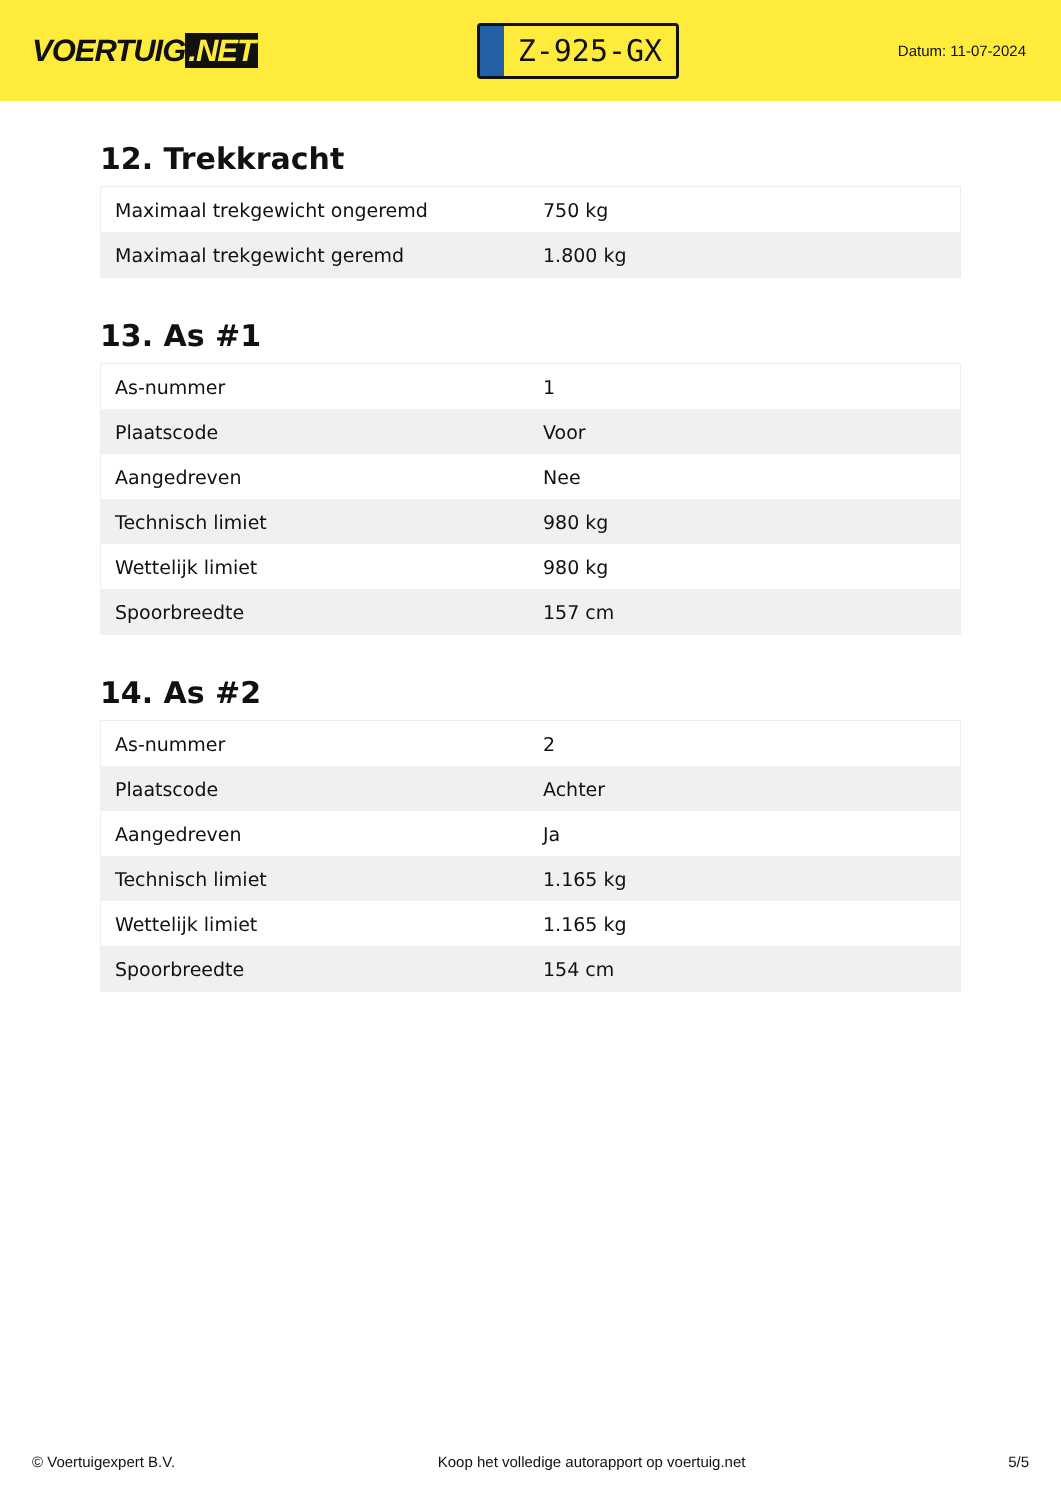VOERTUIG.NET
Z-925-GX
Datum: 11-07-2024
12. Trekkracht
| Maximaal trekgewicht ongeremd | 750 kg |
| Maximaal trekgewicht geremd | 1.800 kg |
13. As #1
| As-nummer | 1 |
| Plaatscode | Voor |
| Aangedreven | Nee |
| Technisch limiet | 980 kg |
| Wettelijk limiet | 980 kg |
| Spoorbreedte | 157 cm |
14. As #2
| As-nummer | 2 |
| Plaatscode | Achter |
| Aangedreven | Ja |
| Technisch limiet | 1.165 kg |
| Wettelijk limiet | 1.165 kg |
| Spoorbreedte | 154 cm |
© Voertuigexpert B.V. Koop het volledige autorapport op voertuig.net 5/5